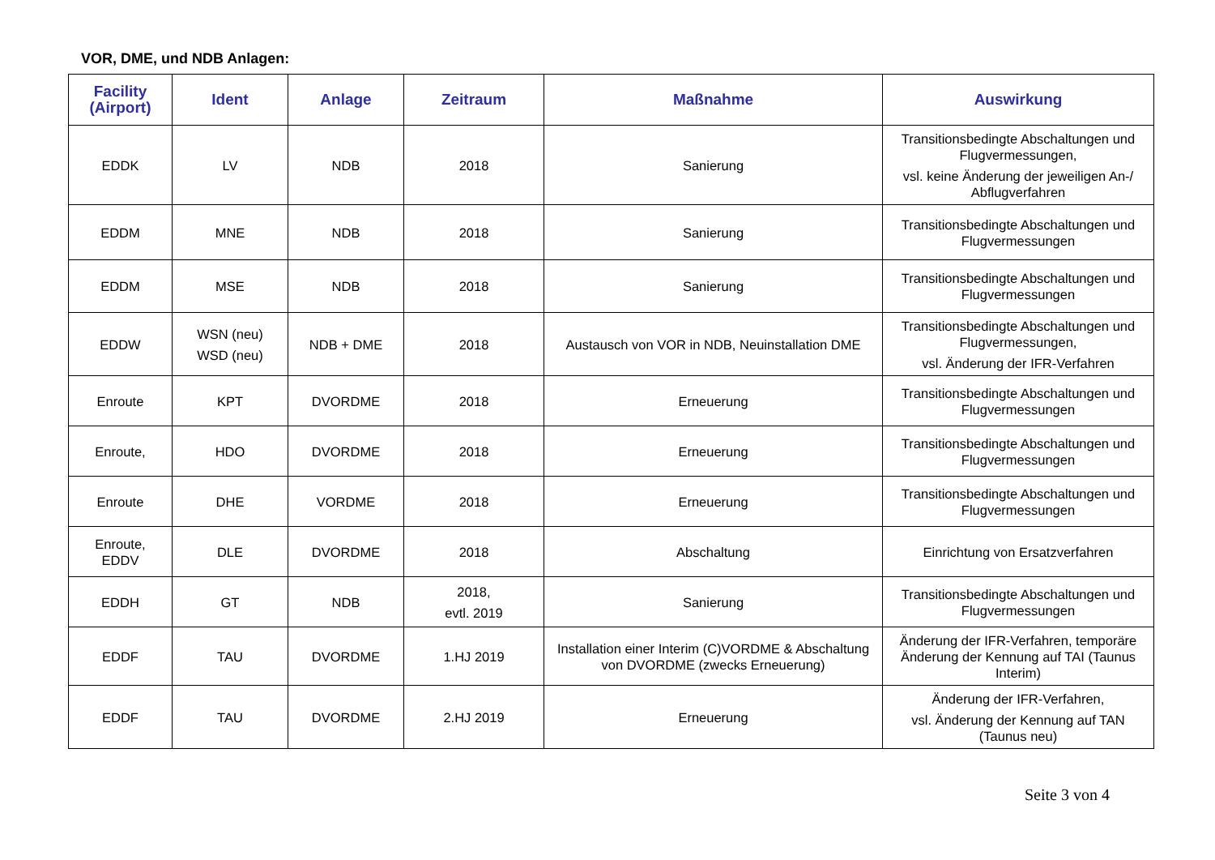VOR, DME, und NDB Anlagen:
| Facility (Airport) | Ident | Anlage | Zeitraum | Maßnahme | Auswirkung |
| --- | --- | --- | --- | --- | --- |
| EDDK | LV | NDB | 2018 | Sanierung | Transitionsbedingte Abschaltungen und Flugvermessungen, vsl. keine Änderung der jeweiligen An-/ Abflugverfahren |
| EDDM | MNE | NDB | 2018 | Sanierung | Transitionsbedingte Abschaltungen und Flugvermessungen |
| EDDM | MSE | NDB | 2018 | Sanierung | Transitionsbedingte Abschaltungen und Flugvermessungen |
| EDDW | WSN (neu) WSD (neu) | NDB + DME | 2018 | Austausch von VOR in NDB, Neuinstallation DME | Transitionsbedingte Abschaltungen und Flugvermessungen, vsl. Änderung der IFR-Verfahren |
| Enroute | KPT | DVORDME | 2018 | Erneuerung | Transitionsbedingte Abschaltungen und Flugvermessungen |
| Enroute, | HDO | DVORDME | 2018 | Erneuerung | Transitionsbedingte Abschaltungen und Flugvermessungen |
| Enroute | DHE | VORDME | 2018 | Erneuerung | Transitionsbedingte Abschaltungen und Flugvermessungen |
| Enroute, EDDV | DLE | DVORDME | 2018 | Abschaltung | Einrichtung von Ersatzverfahren |
| EDDH | GT | NDB | 2018, evtl. 2019 | Sanierung | Transitionsbedingte Abschaltungen und Flugvermessungen |
| EDDF | TAU | DVORDME | 1.HJ 2019 | Installation einer Interim (C)VORDME & Abschaltung von DVORDME (zwecks Erneuerung) | Änderung der IFR-Verfahren, temporäre Änderung der Kennung auf TAI (Taunus Interim) |
| EDDF | TAU | DVORDME | 2.HJ 2019 | Erneuerung | Änderung der IFR-Verfahren, vsl. Änderung der Kennung auf TAN (Taunus neu) |
Seite 3 von 4